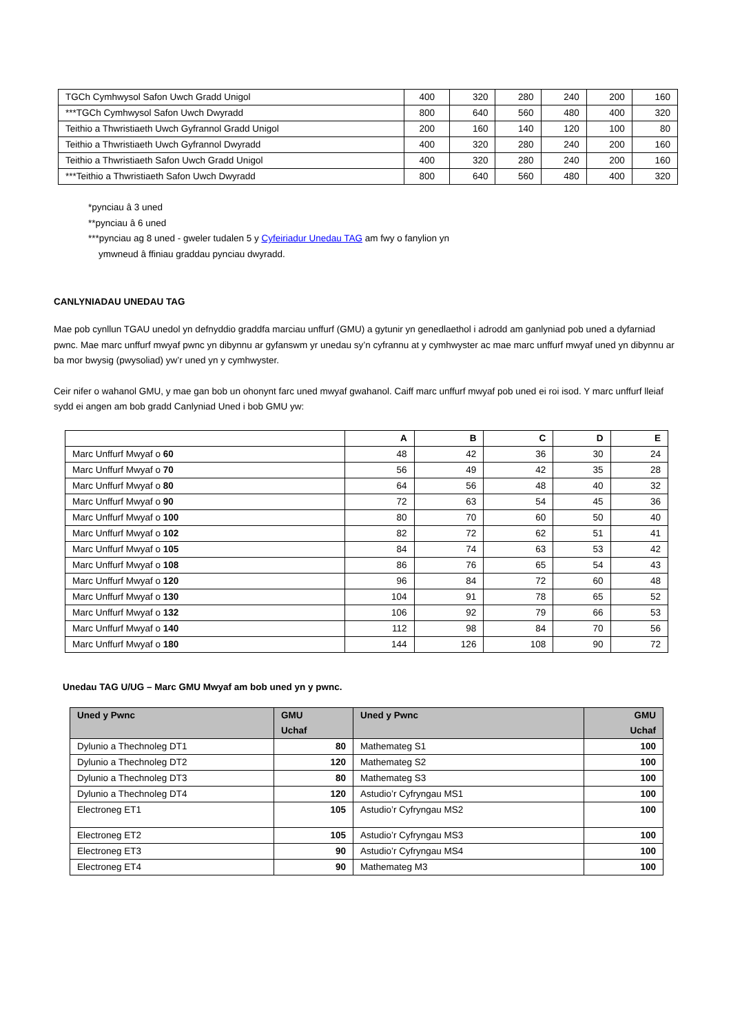| TGCh Cymhwysol Safon Uwch Gradd Unigol | 400 | 320 | 280 | 240 | 200 | 160 |
| ***TGCh Cymhwysol Safon Uwch Dwyradd | 800 | 640 | 560 | 480 | 400 | 320 |
| Teithio a Thwristiaeth Uwch Gyfrannol Gradd Unigol | 200 | 160 | 140 | 120 | 100 | 80 |
| Teithio a Thwristiaeth Uwch Gyfrannol Dwyradd | 400 | 320 | 280 | 240 | 200 | 160 |
| Teithio a Thwristiaeth Safon Uwch Gradd Unigol | 400 | 320 | 280 | 240 | 200 | 160 |
| ***Teithio a Thwristiaeth Safon Uwch Dwyradd | 800 | 640 | 560 | 480 | 400 | 320 |
*pynciau â 3 uned
**pynciau â 6 uned
***pynciau ag 8 uned - gweler tudalen 5 y Cyfeiriadur Unedau TAG am fwy o fanylion yn
ymwneud â ffiniau graddau pynciau dwyradd.
CANLYNIADAU UNEDAU TAG
Mae pob cynllun TGAU unedol yn defnyddio graddfa marciau unffurf (GMU) a gytunir yn genedlaethol i adrodd am ganlyniad pob uned a dyfarniad pwnc. Mae marc unffurf mwyaf pwnc yn dibynnu ar gyfanswm yr unedau sy’n cyfrannu at y cymhwyster ac mae marc unffurf mwyaf uned yn dibynnu ar ba mor bwysig (pwysoliad) yw’r uned yn y cymhwyster.
Ceir nifer o wahanol GMU, y mae gan bob un ohonynt farc uned mwyaf gwahanol. Caiff marc unffurf mwyaf pob uned ei roi isod. Y marc unffurf lleiaf sydd ei angen am bob gradd Canlyniad Uned i bob GMU yw:
| | A | B | C | D | E |
| --- | --- | --- | --- | --- | --- |
| Marc Unffurf Mwyaf o 60 | 48 | 42 | 36 | 30 | 24 |
| Marc Unffurf Mwyaf o 70 | 56 | 49 | 42 | 35 | 28 |
| Marc Unffurf Mwyaf o 80 | 64 | 56 | 48 | 40 | 32 |
| Marc Unffurf Mwyaf o 90 | 72 | 63 | 54 | 45 | 36 |
| Marc Unffurf Mwyaf o 100 | 80 | 70 | 60 | 50 | 40 |
| Marc Unffurf Mwyaf o 102 | 82 | 72 | 62 | 51 | 41 |
| Marc Unffurf Mwyaf o 105 | 84 | 74 | 63 | 53 | 42 |
| Marc Unffurf Mwyaf o 108 | 86 | 76 | 65 | 54 | 43 |
| Marc Unffurf Mwyaf o 120 | 96 | 84 | 72 | 60 | 48 |
| Marc Unffurf Mwyaf o 130 | 104 | 91 | 78 | 65 | 52 |
| Marc Unffurf Mwyaf o 132 | 106 | 92 | 79 | 66 | 53 |
| Marc Unffurf Mwyaf o 140 | 112 | 98 | 84 | 70 | 56 |
| Marc Unffurf Mwyaf o 180 | 144 | 126 | 108 | 90 | 72 |
Unedau TAG U/UG – Marc GMU Mwyaf am bob uned yn y pwnc.
| Uned y Pwnc | GMU Uchaf | Uned y Pwnc | GMU Uchaf |
| --- | --- | --- | --- |
| Dylunio a Thechnoleg DT1 | 80 | Mathemateg S1 | 100 |
| Dylunio a Thechnoleg DT2 | 120 | Mathemateg S2 | 100 |
| Dylunio a Thechnoleg DT3 | 80 | Mathemateg S3 | 100 |
| Dylunio a Thechnoleg DT4 | 120 | Astudio’r Cyfryngau MS1 | 100 |
| Electroneg ET1 | 105 | Astudio’r Cyfryngau MS2 | 100 |
| Electroneg ET2 | 105 | Astudio’r Cyfryngau MS3 | 100 |
| Electroneg ET3 | 90 | Astudio’r Cyfryngau MS4 | 100 |
| Electroneg ET4 | 90 | Mathemateg M3 | 100 |